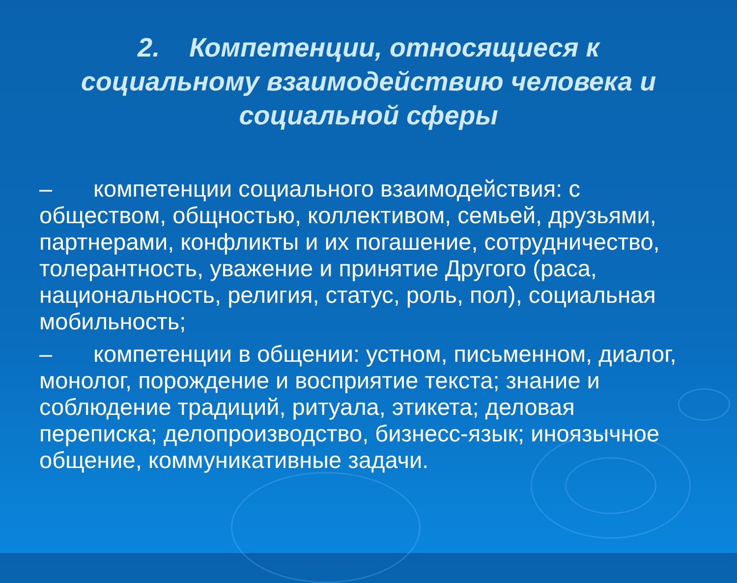2. Компетенции, относящиеся к социальному взаимодействию человека и социальной сферы
– компетенции социального взаимодействия: с обществом, общностью, коллективом, семьей, друзьями, партнерами, конфликты и их погашение, сотрудничество, толерантность, уважение и принятие Другого (раса, национальность, религия, статус, роль, пол), социальная мобильность;
– компетенции в общении: устном, письменном, диалог, монолог, порождение и восприятие текста; знание и соблюдение традиций, ритуала, этикета; деловая переписка; делопроизводство, бизнесс-язык; иноязычное общение, коммуникативные задачи.